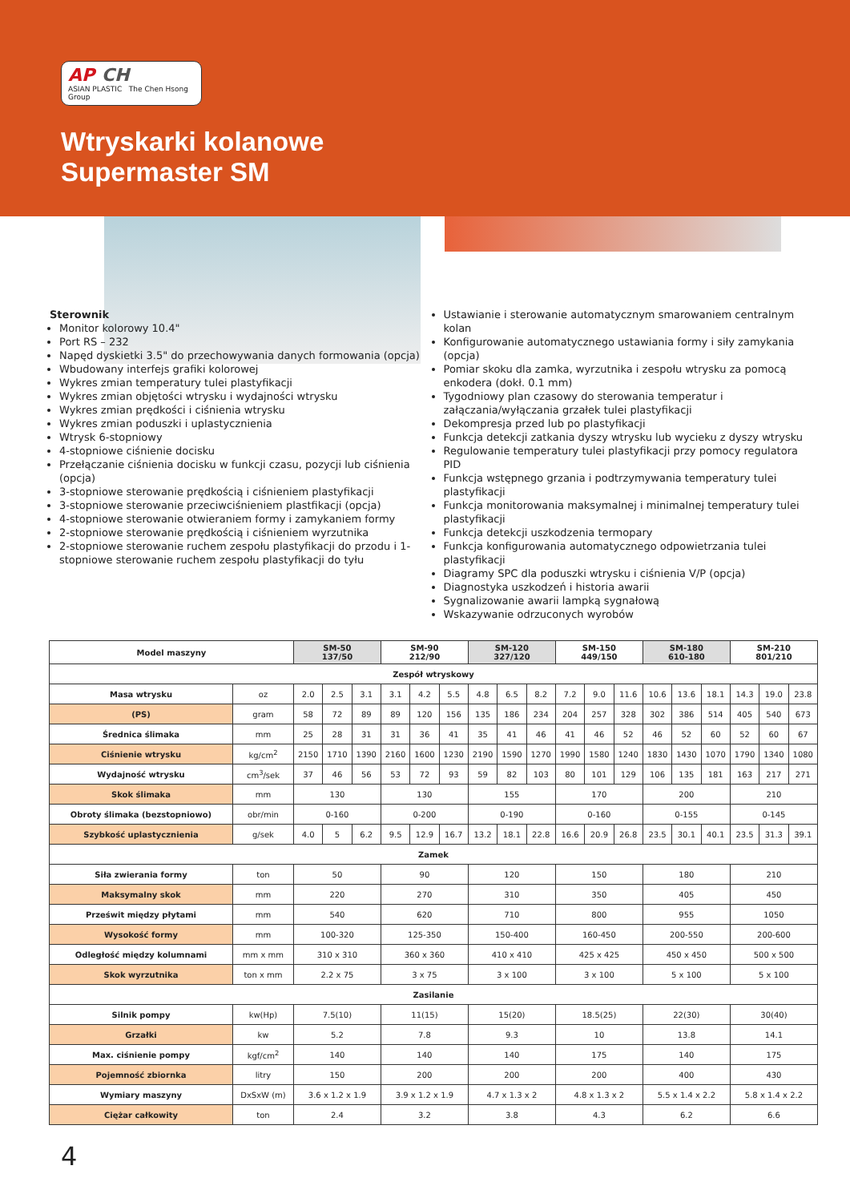AP CH
ASIAN PLASTIC The Chen Hsong Group
Wtryskarki kolanowe
Supermaster SM
Sterownik
Monitor kolorowy 10.4"
Port RS – 232
Napęd dyskietki 3.5" do przechowywania danych formowania (opcja)
Wbudowany interfejs grafiki kolorowej
Wykres zmian temperatury tulei plastyfikacji
Wykres zmian objętości wtrysku i wydajności wtrysku
Wykres zmian prędkości i ciśnienia wtrysku
Wykres zmian poduszki i uplastycznienia
Wtrysk 6-stopniowy
4-stopniowe ciśnienie docisku
Przełączanie ciśnienia docisku w funkcji czasu, pozycji lub ciśnienia (opcja)
3-stopniowe sterowanie prędkością i ciśnieniem plastyfikacji
3-stopniowe sterowanie przeciwciśnieniem plastfikacji (opcja)
4-stopniowe sterowanie otwieraniem formy i zamykaniem formy
2-stopniowe sterowanie prędkością i ciśnieniem wyrzutnika
2-stopniowe sterowanie ruchem zespołu plastyfikacji do przodu i 1-stopniowe sterowanie ruchem zespołu plastyfikacji do tyłu
Ustawianie i sterowanie automatycznym smarowaniem centralnym kolan
Konfigurowanie automatycznego ustawiania formy i siły zamykania (opcja)
Pomiar skoku dla zamka, wyrzutnika i zespołu wtrysku za pomocą enkodera (dokł. 0.1 mm)
Tygodniowy plan czasowy do sterowania temperatur i załączania/wyłączania grzałek tulei plastyfikacji
Dekompresja przed lub po plastyfikacji
Funkcja detekcji zatkania dyszy wtrysku lub wycieku z dyszy wtrysku
Regulowanie temperatury tulei plastyfikacji przy pomocy regulatora PID
Funkcja wstępnego grzania i podtrzymywania temperatury tulei plastyfikacji
Funkcja monitorowania maksymalnej i minimalnej temperatury tulei plastyfikacji
Funkcja detekcji uszkodzenia termopary
Funkcja konfigurowania automatycznego odpowietrzania tulei plastyfikacji
Diagramy SPC dla poduszki wtrysku i ciśnienia V/P (opcja)
Diagnostyka uszkodzeń i historia awarii
Sygnalizowanie awarii lampką sygnałową
Wskazywanie odrzuconych wyrobów
| Model maszyny | | SM-50 137/50 | | | SM-90 212/90 | | | SM-120 327/120 | | | SM-150 449/150 | | | SM-180 610-180 | | | SM-210 801/210 | | |
| --- | --- | --- | --- | --- | --- | --- | --- | --- | --- | --- | --- | --- | --- | --- | --- | --- | --- | --- | --- |
| Zespół wtryskowy | | | | | | | | | | | | | | | | | | | |
| Masa wtrysku | oz | 2.0 | 2.5 | 3.1 | 3.1 | 4.2 | 5.5 | 4.8 | 6.5 | 8.2 | 7.2 | 9.0 | 11.6 | 10.6 | 13.6 | 18.1 | 14.3 | 19.0 | 23.8 |
| (PS) | gram | 58 | 72 | 89 | 89 | 120 | 156 | 135 | 186 | 234 | 204 | 257 | 328 | 302 | 386 | 514 | 405 | 540 | 673 |
| Średnica ślimaka | mm | 25 | 28 | 31 | 31 | 36 | 41 | 35 | 41 | 46 | 41 | 46 | 52 | 46 | 52 | 60 | 52 | 60 | 67 |
| Ciśnienie wtrysku | kg/cm<sup>2</sup> | 2150 | 1710 | 1390 | 2160 | 1600 | 1230 | 2190 | 1590 | 1270 | 1990 | 1580 | 1240 | 1830 | 1430 | 1070 | 1790 | 1340 | 1080 |
| Wydajność wtrysku | cm<sup>3</sup>/sek | 37 | 46 | 56 | 53 | 72 | 93 | 59 | 82 | 103 | 80 | 101 | 129 | 106 | 135 | 181 | 163 | 217 | 271 |
| Skok ślimaka | mm | 130 | | | 130 | | | 155 | | | 170 | | | 200 | | | 210 | | |
| Obroty ślimaka (bezstopniowo) | obr/min | 0-160 | | | 0-200 | | | 0-190 | | | 0-160 | | | 0-155 | | | 0-145 | | |
| Szybkość uplastycznienia | g/sek | 4.0 | 5 | 6.2 | 9.5 | 12.9 | 16.7 | 13.2 | 18.1 | 22.8 | 16.6 | 20.9 | 26.8 | 23.5 | 30.1 | 40.1 | 23.5 | 31.3 | 39.1 |
| Zamek | | | | | | | | | | | | | | | | | | | |
| Siła zwierania formy | ton | 50 | | | 90 | | | 120 | | | 150 | | | 180 | | | 210 | | |
| Maksymalny skok | mm | 220 | | | 270 | | | 310 | | | 350 | | | 405 | | | 450 | | |
| Prześwit między płytami | mm | 540 | | | 620 | | | 710 | | | 800 | | | 955 | | | 1050 | | |
| Wysokość formy | mm | 100-320 | | | 125-350 | | | 150-400 | | | 160-450 | | | 200-550 | | | 200-600 | | |
| Odległość między kolumnami | mm x mm | 310 x 310 | | | 360 x 360 | | | 410 x 410 | | | 425 x 425 | | | 450 x 450 | | | 500 x 500 | | |
| Skok wyrzutnika | ton x mm | 2.2 x 75 | | | 3 x 75 | | | 3 x 100 | | | 3 x 100 | | | 5 x 100 | | | 5 x 100 | | |
| Zasilanie | | | | | | | | | | | | | | | | | | | |
| Silnik pompy | kw(Hp) | 7.5(10) | | | 11(15) | | | 15(20) | | | 18.5(25) | | | 22(30) | | | 30(40) | | |
| Grzałki | kw | 5.2 | | | 7.8 | | | 9.3 | | | 10 | | | 13.8 | | | 14.1 | | |
| Max. ciśnienie pompy | kgf/cm<sup>2</sup> | 140 | | | 140 | | | 140 | | | 175 | | | 140 | | | 175 | | |
| Pojemność zbiornka | litry | 150 | | | 200 | | | 200 | | | 200 | | | 400 | | | 430 | | |
| Wymiary maszyny | DxSxW (m) | 3.6 x 1.2 x 1.9 | | | 3.9 x 1.2 x 1.9 | | | 4.7 x 1.3 x 2 | | | 4.8 x 1.3 x 2 | | | 5.5 x 1.4 x 2.2 | | | 5.8 x 1.4 x 2.2 | | |
| Ciężar całkowity | ton | 2.4 | | | 3.2 | | | 3.8 | | | 4.3 | | | 6.2 | | | 6.6 | | |
4